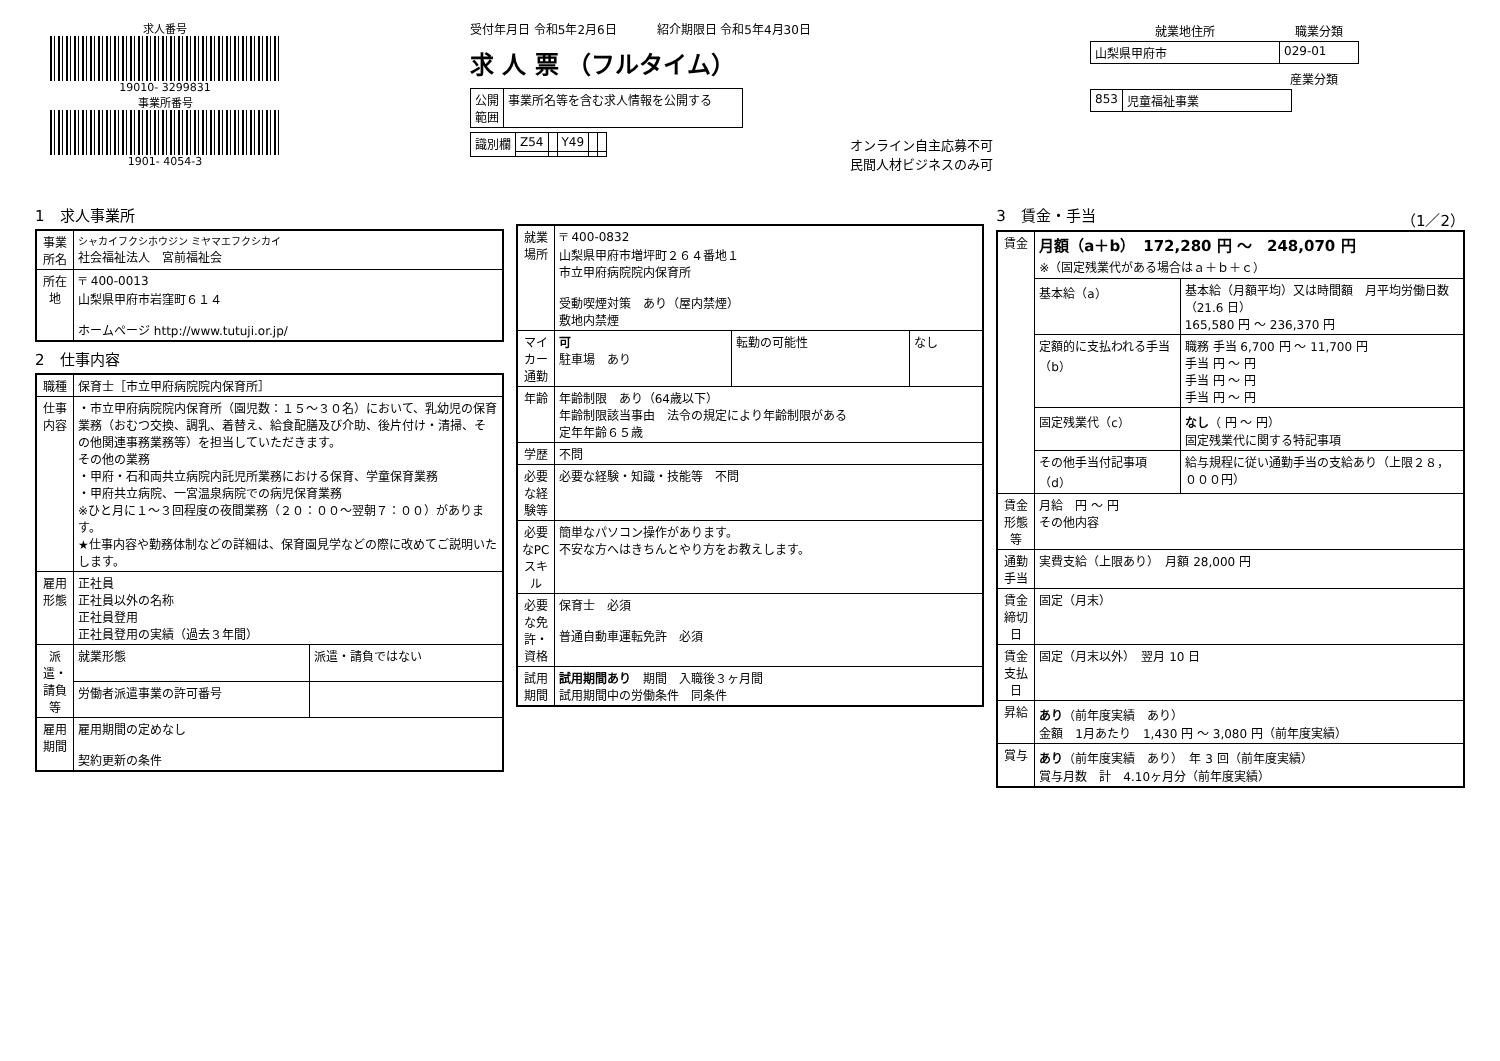求人番号
19010- 3299831
事業所番号
1901- 4054-3
受付年月日 令和5年2月6日 　　　紹介期限日 令和5年4月30日
求 人 票 （フルタイム）
| 公開 範囲 | 事業所名等を含む求人情報を公開する |
| 識別欄 | Z54 | | Y49 | | |
オンライン自主応募不可
民間人材ビジネスのみ可
| 就業地住所 | 職業分類 |
| --- | --- |
| 山梨県甲府市 | 029-01 |
産業分類
| 853 | 児童福祉事業 |
1　求人事業所
| 事業所名 | シャカイフクシホウジン ミヤマエフクシカイ 社会福祉法人 宮前福祉会 |
| 所在地 | 〒 400-0013 山梨県甲府市岩窪町６１４ ホームページ http://www.tutuji.or.jp/ |
2　仕事内容
| 職種 | 保育士［市立甲府病院院内保育所］ | |
| 仕事内容 | ・市立甲府病院院内保育所（園児数：１５～３０名）において、乳幼児の保育業務（おむつ交換、調乳、着替え、給食配膳及び介助、後片付け・清掃、その他関連事務業務等）を担当していただきます。 その他の業務 ・甲府・石和両共立病院内託児所業務における保育、学童保育業務 ・甲府共立病院、一宮温泉病院での病児保育業務 ※ひと月に１～３回程度の夜間業務（２０：００～翌朝７：００）があります。 ★仕事内容や勤務体制などの詳細は、保育園見学などの際に改めてご説明いたします。 | |
| 雇用形態 | 正社員 正社員以外の名称 正社員登用 正社員登用の実績（過去３年間） | |
| 派遣・請負等 | 就業形態 | 派遣・請負ではない |
| | 労働者派遣事業の許可番号 | |
| 雇用期間 | 雇用期間の定めなし 契約更新の条件 | |
| 就業場所 | 〒 400-0832 山梨県甲府市増坪町２６４番地１ 市立甲府病院院内保育所 受動喫煙対策 あり（屋内禁煙） 敷地内禁煙 | | |
| マイカー通勤 | 可 駐車場 あり | 転勤の可能性 | なし |
| 年齢 | 年齢制限 あり（64歳以下） 年齢制限該当事由 法令の規定により年齢制限がある 定年年齢６５歳 | | |
| 学歴 | 不問 | | |
| 必要な経験等 | 必要な経験・知識・技能等 不問 | | |
| 必要なPCスキル | 簡単なパソコン操作があります。 不安な方へはきちんとやり方をお教えします。 | | |
| 必要な免許・資格 | 保育士 必須 普通自動車運転免許 必須 | | |
| 試用期間 | 試用期間あり 期間 入職後３ヶ月間 試用期間中の労働条件 同条件 | | |
3　賃金・手当 （1／2）
| 賃金 | 月額（a＋b） 172,280 円 ～ 248,070 円 ※（固定残業代がある場合はａ＋ｂ＋ｃ） | |
| | 基本給（a） | 基本給（月額平均）又は時間額 月平均労働日数（21.6 日） 165,580 円 ～ 236,370 円 |
| | 定額的に支払われる手当（b） | 職務 手当 6,700 円 ～ 11,700 円 手当 円 ～ 円 手当 円 ～ 円 手当 円 ～ 円 |
| | 固定残業代（c） | なし （ 円 ～ 円） 固定残業代に関する特記事項 |
| | その他手当付記事項（d） | 給与規程に従い通勤手当の支給あり（上限２８，０００円） |
| 賃金形態等 | 月給 円 ～ 円 その他内容 | |
| 通勤手当 | 実費支給（上限あり） 月額 28,000 円 | |
| 賃金締切日 | 固定（月末） | |
| 賃金支払日 | 固定（月末以外） 翌月 10 日 | |
| 昇給 | あり （前年度実績 あり） 金額 1月あたり 1,430 円 ～ 3,080 円（前年度実績） | |
| 賞与 | あり （前年度実績 あり） 年 3 回（前年度実績） 賞与月数 計 4.10ヶ月分（前年度実績） | |